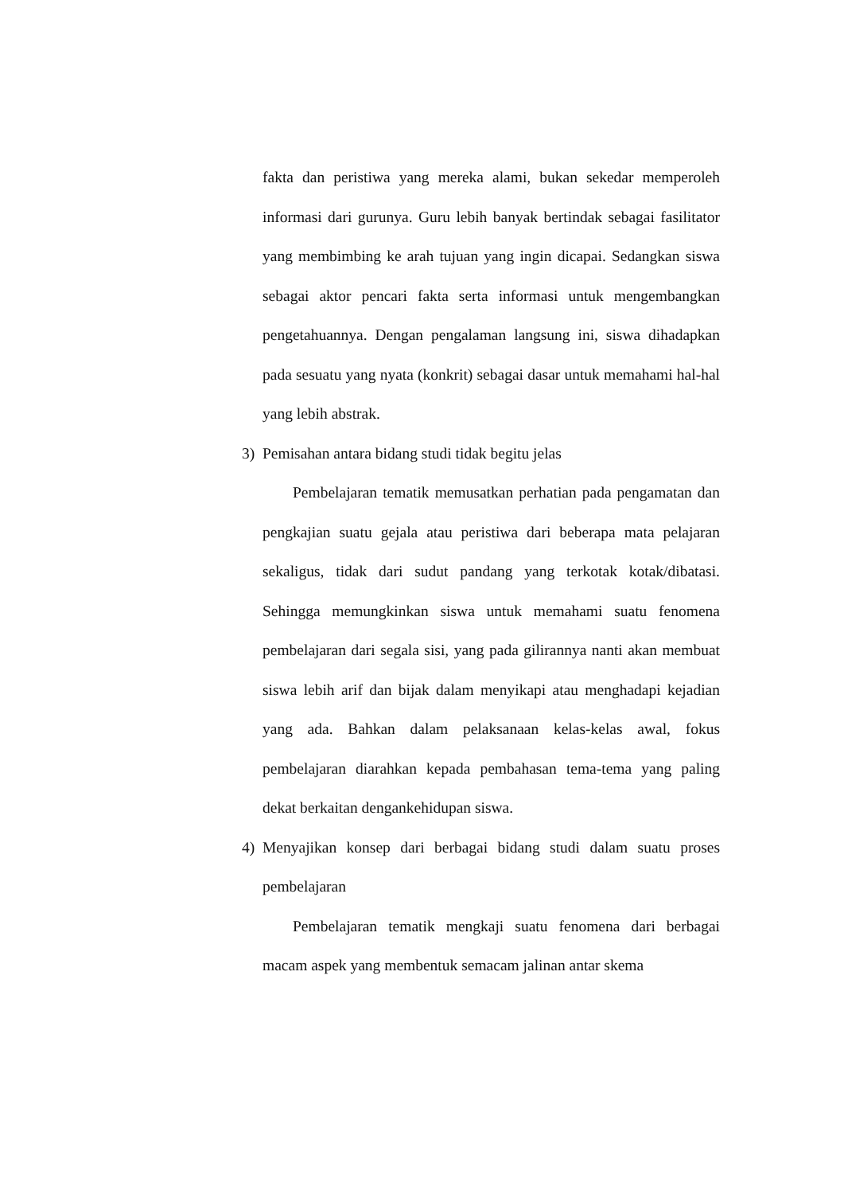fakta dan peristiwa yang mereka alami, bukan sekedar memperoleh informasi dari gurunya. Guru lebih banyak bertindak sebagai fasilitator yang membimbing ke arah tujuan yang ingin dicapai. Sedangkan siswa sebagai aktor pencari fakta serta informasi untuk mengembangkan pengetahuannya. Dengan pengalaman langsung ini, siswa dihadapkan pada sesuatu yang nyata (konkrit) sebagai dasar untuk memahami hal-hal yang lebih abstrak.
3) Pemisahan antara bidang studi tidak begitu jelas
Pembelajaran tematik memusatkan perhatian pada pengamatan dan pengkajian suatu gejala atau peristiwa dari beberapa mata pelajaran sekaligus, tidak dari sudut pandang yang terkotak kotak/dibatasi. Sehingga memungkinkan siswa untuk memahami suatu fenomena pembelajaran dari segala sisi, yang pada gilirannya nanti akan membuat siswa lebih arif dan bijak dalam menyikapi atau menghadapi kejadian yang ada. Bahkan dalam pelaksanaan kelas-kelas awal, fokus pembelajaran diarahkan kepada pembahasan tema-tema yang paling dekat berkaitan dengankehidupan siswa.
4) Menyajikan konsep dari berbagai bidang studi dalam suatu proses pembelajaran
Pembelajaran tematik mengkaji suatu fenomena dari berbagai macam aspek yang membentuk semacam jalinan antar skema